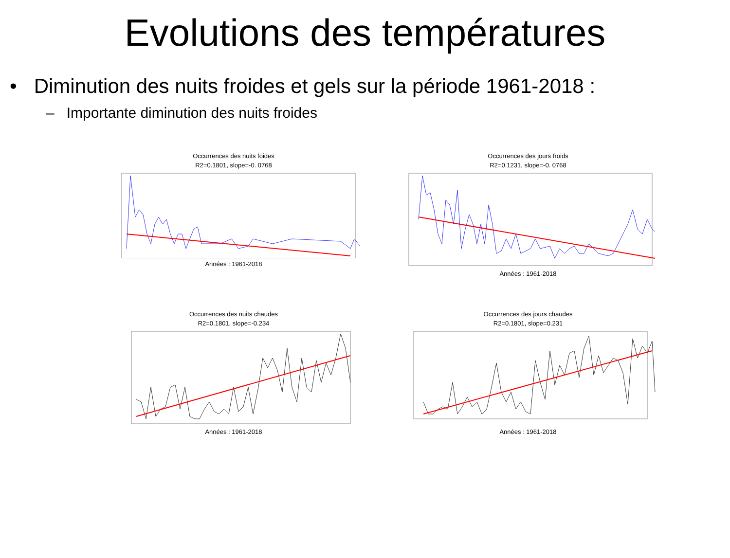Evolutions des températures
• Diminution des nuits froides et gels sur la période 1961-2018 :
– Importante diminution des nuits froides
Occurrences des nuits foides
R2=0.1801, slope=-0. 0768
Années : 1961-2018
Occurrences des jours froids
R2=0.1231, slope=-0. 0768
Années : 1961-2018
Occurrences des nuits chaudes
R2=0.1801, slope=-0.234
Années : 1961-2018
Occurrences des jours chaudes
R2=0.1801, slope=0.231
Années : 1961-2018